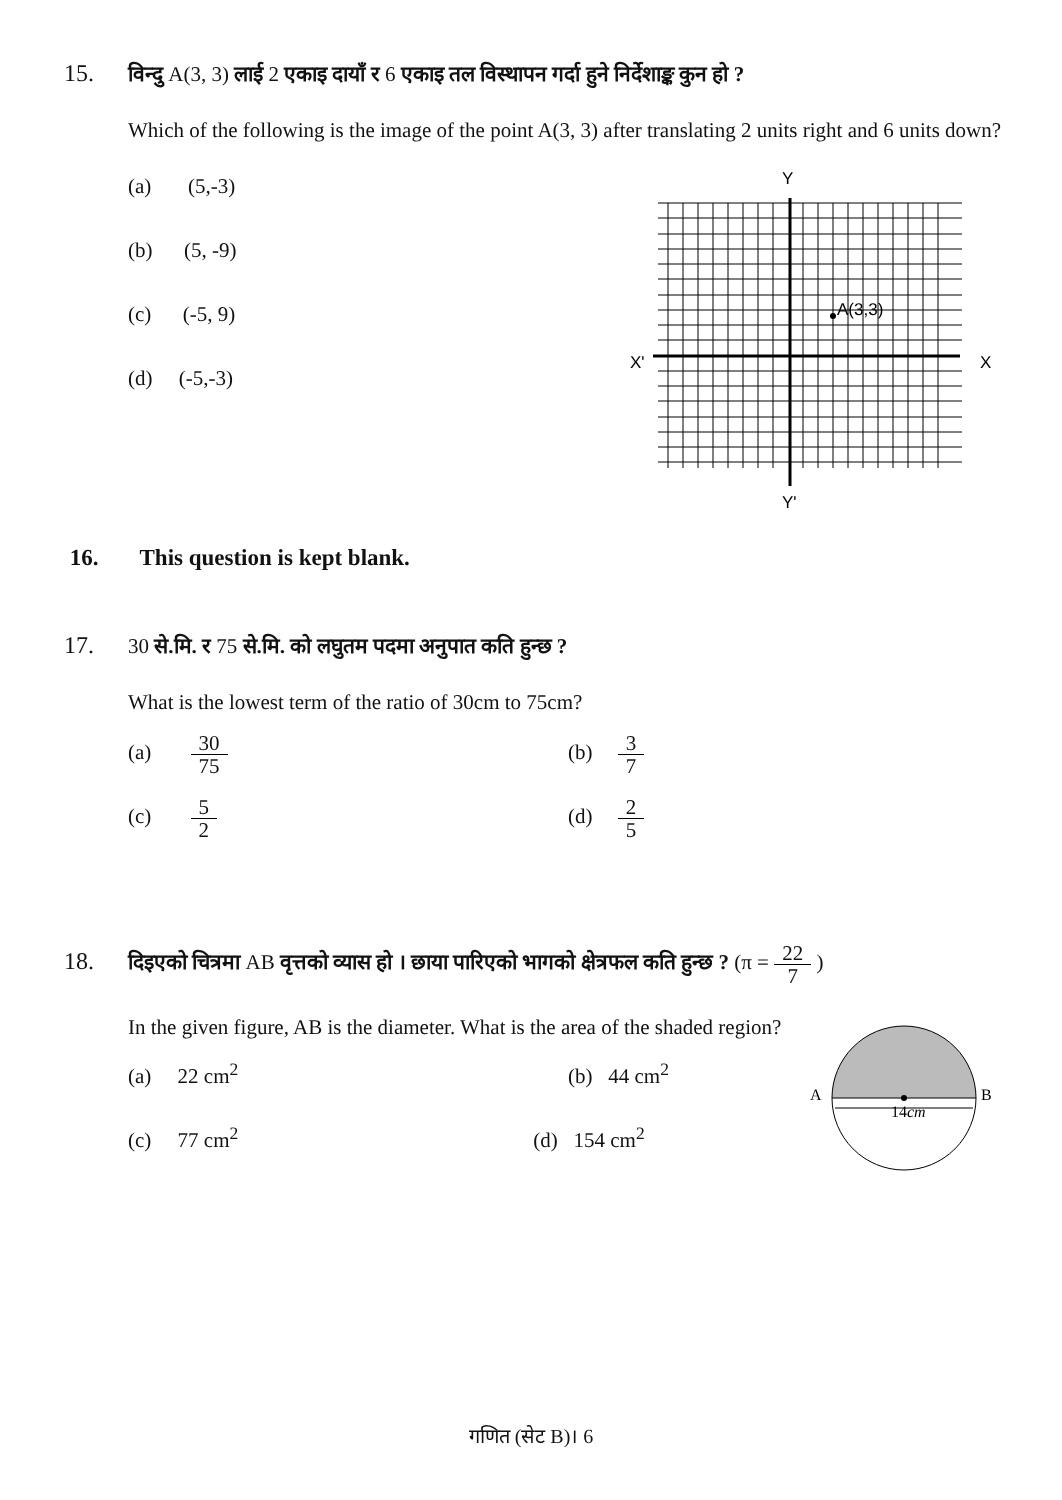15. विन्दु A(3, 3) लाई 2 एकाइ दायाँ र 6 एकाइ तल विस्थापन गर्दा हुने निर्देशाङ्क कुन हो ?
Which of the following is the image of the point A(3, 3) after translating 2 units right and 6 units down?
(a) (5,-3)
(b) (5, -9)
(c) (-5, 9)
(d) (-5,-3)
Y
X'
X
Y'
A(3,3)
16. This question is kept blank.
17. 30 से.मि. र 75 से.मि. को लघुतम पदमा अनुपात कति हुन्छ ?
What is the lowest term of the ratio of 30cm to 75cm?
(a) 30 75 (b) 3 7
(c) 5 2 (d) 2 5
18. दिइएको चित्रमा AB वृत्तको व्यास हो । छाया पारिएको भागको क्षेत्रफल कति हुन्छ ? (π = 22 7 )
In the given figure, AB is the diameter. What is the area of the shaded region?
(a) 22 cm<sup>2</sup> (b) 44 cm<sup>2</sup>
(c) 77 cm<sup>2</sup> (d) 154 cm<sup>2</sup>
A
B
14cm
गणित (सेट B)। 6